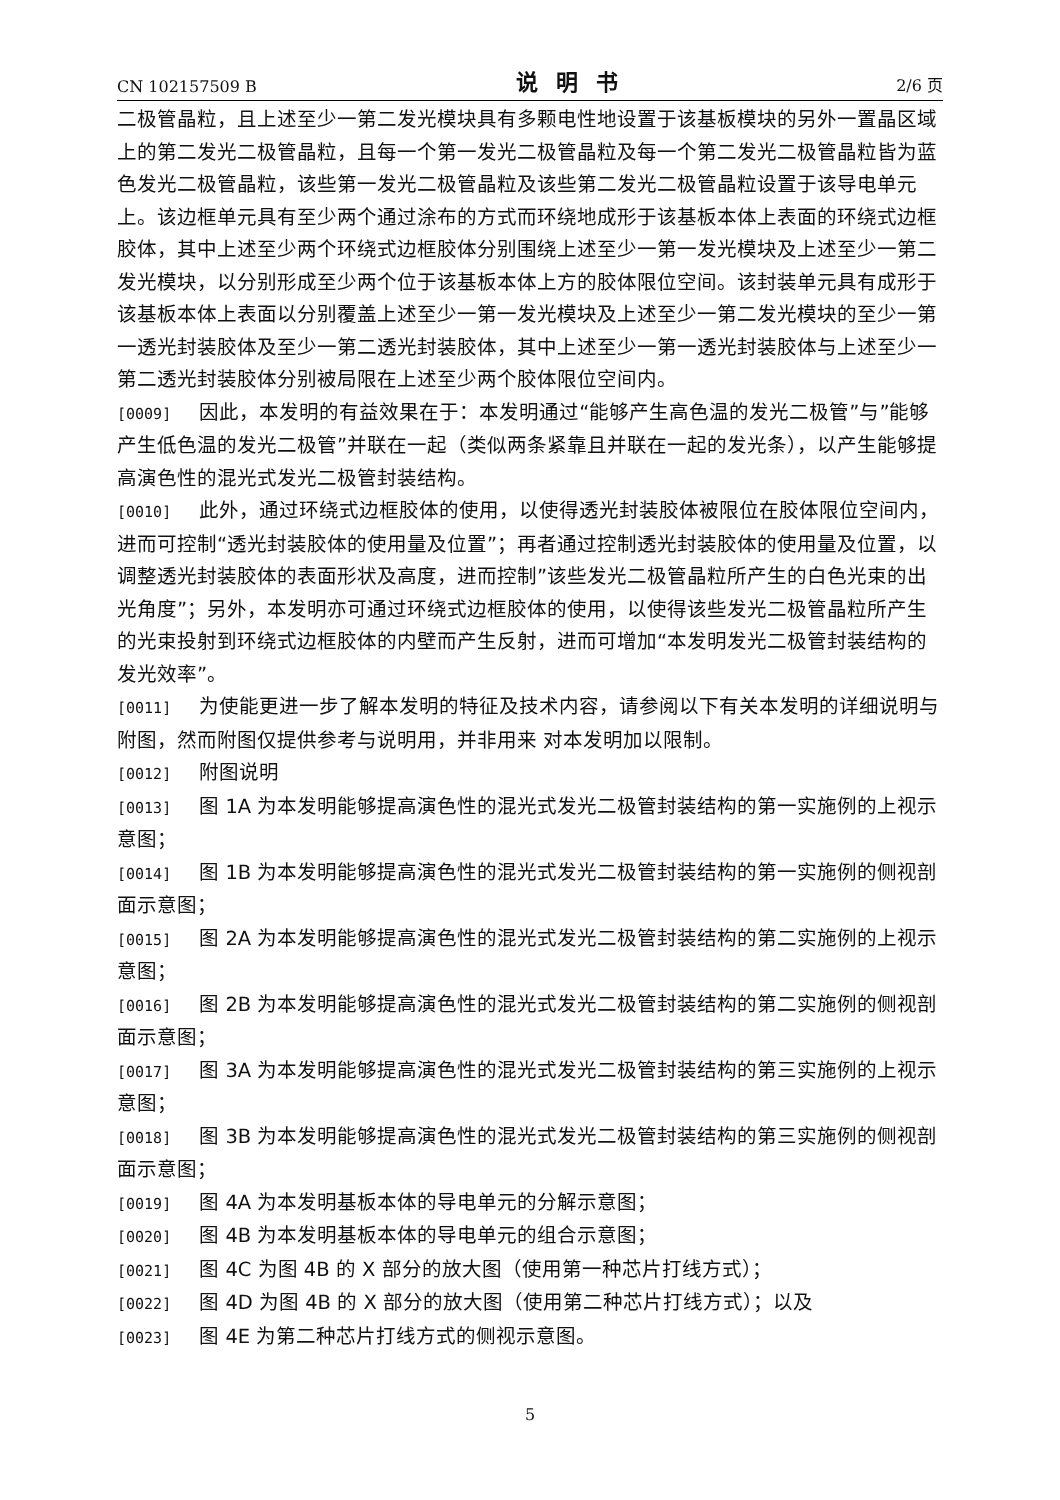CN 102157509 B 说明书 2/6 页
二极管晶粒，且上述至少一第二发光模块具有多颗电性地设置于该基板模块的另外一置晶区域上的第二发光二极管晶粒，且每一个第一发光二极管晶粒及每一个第二发光二极管晶粒皆为蓝色发光二极管晶粒，该些第一发光二极管晶粒及该些第二发光二极管晶粒设置于该导电单元上。该边框单元具有至少两个通过涂布的方式而环绕地成形于该基板本体上表面的环绕式边框胶体，其中上述至少两个环绕式边框胶体分别围绕上述至少一第一发光模块及上述至少一第二发光模块，以分别形成至少两个位于该基板本体上方的胶体限位空间。该封装单元具有成形于该基板本体上表面以分别覆盖上述至少一第一发光模块及上述至少一第二发光模块的至少一第一透光封装胶体及至少一第二透光封装胶体，其中上述至少一第一透光封装胶体与上述至少一第二透光封装胶体分别被局限在上述至少两个胶体限位空间内。
[0009] 因此，本发明的有益效果在于：本发明通过“能够产生高色温的发光二极管”与”能够产生低色温的发光二极管”并联在一起（类似两条紧靠且并联在一起的发光条），以产生能够提高演色性的混光式发光二极管封装结构。
[0010] 此外，通过环绕式边框胶体的使用，以使得透光封装胶体被限位在胶体限位空间内，进而可控制“透光封装胶体的使用量及位置”；再者通过控制透光封装胶体的使用量及位置，以调整透光封装胶体的表面形状及高度，进而控制”该些发光二极管晶粒所产生的白色光束的出光角度”；另外，本发明亦可通过环绕式边框胶体的使用，以使得该些发光二极管晶粒所产生的光束投射到环绕式边框胶体的内壁而产生反射，进而可增加“本发明发光二极管封装结构的发光效率”。
[0011] 为使能更进一步了解本发明的特征及技术内容，请参阅以下有关本发明的详细说明与附图，然而附图仅提供参考与说明用，并非用来 对本发明加以限制。
[0012] 附图说明
[0013] 图 1A 为本发明能够提高演色性的混光式发光二极管封装结构的第一实施例的上视示意图；
[0014] 图 1B 为本发明能够提高演色性的混光式发光二极管封装结构的第一实施例的侧视剖面示意图；
[0015] 图 2A 为本发明能够提高演色性的混光式发光二极管封装结构的第二实施例的上视示意图；
[0016] 图 2B 为本发明能够提高演色性的混光式发光二极管封装结构的第二实施例的侧视剖面示意图；
[0017] 图 3A 为本发明能够提高演色性的混光式发光二极管封装结构的第三实施例的上视示意图；
[0018] 图 3B 为本发明能够提高演色性的混光式发光二极管封装结构的第三实施例的侧视剖面示意图；
[0019] 图 4A 为本发明基板本体的导电单元的分解示意图；
[0020] 图 4B 为本发明基板本体的导电单元的组合示意图；
[0021] 图 4C 为图 4B 的 X 部分的放大图（使用第一种芯片打线方式）；
[0022] 图 4D 为图 4B 的 X 部分的放大图（使用第二种芯片打线方式）；以及
[0023] 图 4E 为第二种芯片打线方式的侧视示意图。
5